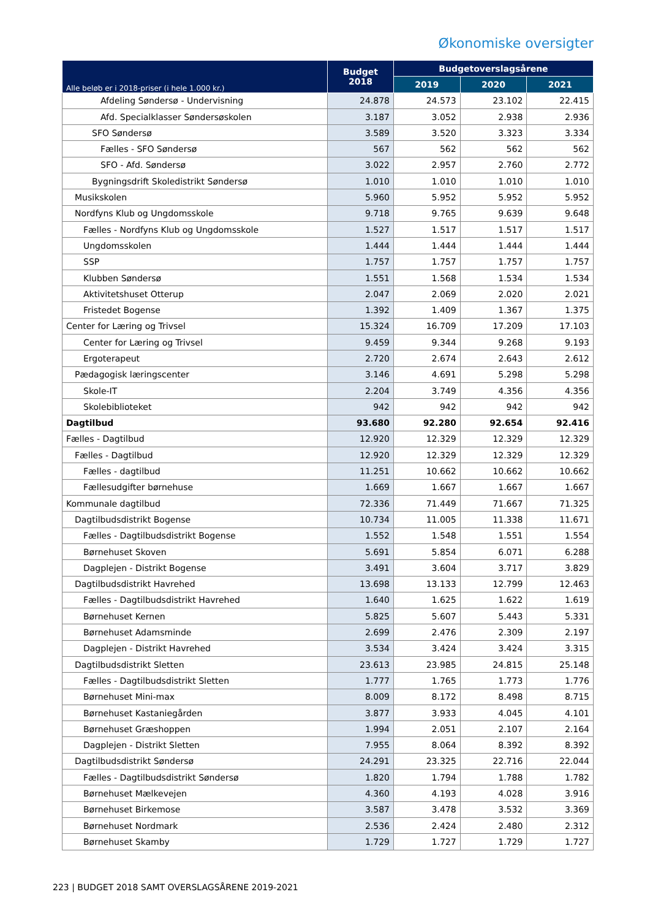Økonomiske oversigter
| Alle beløb er i 2018-priser (i hele 1.000 kr.) | Budget 2018 | Budgetoverslagsårene | | |
| --- | --- | --- | --- | --- |
| | | 2019 | 2020 | 2021 |
| Afdeling Søndersø - Undervisning | 24.878 | 24.573 | 23.102 | 22.415 |
| Afd. Specialklasser Søndersøskolen | 3.187 | 3.052 | 2.938 | 2.936 |
| SFO Søndersø | 3.589 | 3.520 | 3.323 | 3.334 |
| Fælles - SFO Søndersø | 567 | 562 | 562 | 562 |
| SFO - Afd. Søndersø | 3.022 | 2.957 | 2.760 | 2.772 |
| Bygningsdrift Skoledistrikt Søndersø | 1.010 | 1.010 | 1.010 | 1.010 |
| Musikskolen | 5.960 | 5.952 | 5.952 | 5.952 |
| Nordfyns Klub og Ungdomsskole | 9.718 | 9.765 | 9.639 | 9.648 |
| Fælles - Nordfyns Klub og Ungdomsskole | 1.527 | 1.517 | 1.517 | 1.517 |
| Ungdomsskolen | 1.444 | 1.444 | 1.444 | 1.444 |
| SSP | 1.757 | 1.757 | 1.757 | 1.757 |
| Klubben Søndersø | 1.551 | 1.568 | 1.534 | 1.534 |
| Aktivitetshuset Otterup | 2.047 | 2.069 | 2.020 | 2.021 |
| Fristedet Bogense | 1.392 | 1.409 | 1.367 | 1.375 |
| Center for Læring og Trivsel | 15.324 | 16.709 | 17.209 | 17.103 |
| Center for Læring og Trivsel | 9.459 | 9.344 | 9.268 | 9.193 |
| Ergoterapeut | 2.720 | 2.674 | 2.643 | 2.612 |
| Pædagogisk læringscenter | 3.146 | 4.691 | 5.298 | 5.298 |
| Skole-IT | 2.204 | 3.749 | 4.356 | 4.356 |
| Skolebiblioteket | 942 | 942 | 942 | 942 |
| Dagtilbud | 93.680 | 92.280 | 92.654 | 92.416 |
| Fælles - Dagtilbud | 12.920 | 12.329 | 12.329 | 12.329 |
| Fælles - Dagtilbud | 12.920 | 12.329 | 12.329 | 12.329 |
| Fælles - dagtilbud | 11.251 | 10.662 | 10.662 | 10.662 |
| Fællesudgifter børnehuse | 1.669 | 1.667 | 1.667 | 1.667 |
| Kommunale dagtilbud | 72.336 | 71.449 | 71.667 | 71.325 |
| Dagtilbudsdistrikt Bogense | 10.734 | 11.005 | 11.338 | 11.671 |
| Fælles - Dagtilbudsdistrikt Bogense | 1.552 | 1.548 | 1.551 | 1.554 |
| Børnehuset Skoven | 5.691 | 5.854 | 6.071 | 6.288 |
| Dagplejen - Distrikt Bogense | 3.491 | 3.604 | 3.717 | 3.829 |
| Dagtilbudsdistrikt Havrehed | 13.698 | 13.133 | 12.799 | 12.463 |
| Fælles - Dagtilbudsdistrikt Havrehed | 1.640 | 1.625 | 1.622 | 1.619 |
| Børnehuset Kernen | 5.825 | 5.607 | 5.443 | 5.331 |
| Børnehuset Adamsminde | 2.699 | 2.476 | 2.309 | 2.197 |
| Dagplejen - Distrikt Havrehed | 3.534 | 3.424 | 3.424 | 3.315 |
| Dagtilbudsdistrikt Sletten | 23.613 | 23.985 | 24.815 | 25.148 |
| Fælles - Dagtilbudsdistrikt Sletten | 1.777 | 1.765 | 1.773 | 1.776 |
| Børnehuset Mini-max | 8.009 | 8.172 | 8.498 | 8.715 |
| Børnehuset Kastaniegården | 3.877 | 3.933 | 4.045 | 4.101 |
| Børnehuset Græshoppen | 1.994 | 2.051 | 2.107 | 2.164 |
| Dagplejen - Distrikt Sletten | 7.955 | 8.064 | 8.392 | 8.392 |
| Dagtilbudsdistrikt Søndersø | 24.291 | 23.325 | 22.716 | 22.044 |
| Fælles - Dagtilbudsdistrikt Søndersø | 1.820 | 1.794 | 1.788 | 1.782 |
| Børnehuset Mælkevejen | 4.360 | 4.193 | 4.028 | 3.916 |
| Børnehuset Birkemose | 3.587 | 3.478 | 3.532 | 3.369 |
| Børnehuset Nordmark | 2.536 | 2.424 | 2.480 | 2.312 |
| Børnehuset Skamby | 1.729 | 1.727 | 1.729 | 1.727 |
223 | BUDGET 2018 SAMT OVERSLAGSÅRENE 2019-2021